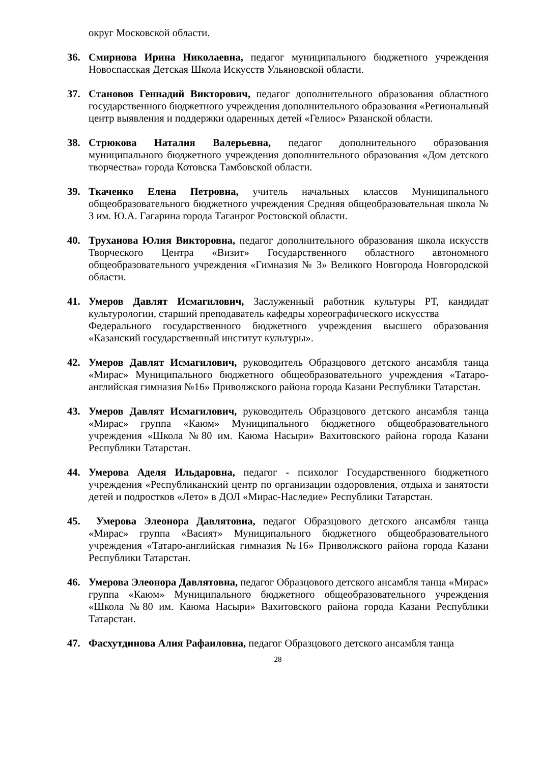округ Московской области.
36. Смирнова Ирина Николаевна, педагог муниципального бюджетного учреждения Новоспасская Детская Школа Искусств Ульяновской области.
37. Становов Геннадий Викторович, педагог дополнительного образования областного государственного бюджетного учреждения дополнительного образования «Региональный центр выявления и поддержки одаренных детей «Гелиос» Рязанской области.
38. Стрюкова Наталия Валерьевна, педагог дополнительного образования муниципального бюджетного учреждения дополнительного образования «Дом детского творчества» города Котовска Тамбовской области.
39. Ткаченко Елена Петровна, учитель начальных классов Муниципального общеобразовательного бюджетного учреждения Средняя общеобразовательная школа № 3 им. Ю.А. Гагарина города Таганрог Ростовской области.
40. Труханова Юлия Викторовна, педагог дополнительного образования школа искусств Творческого Центра «Визит» Государственного областного автономного общеобразовательного учреждения «Гимназия № 3» Великого Новгорода Новгородской области.
41. Умеров Давлят Исмагилович, Заслуженный работник культуры РТ, кандидат культурологии, старший преподаватель кафедры хореографического искусства
Федерального государственного бюджетного учреждения высшего образования «Казанский государственный институт культуры».
42. Умеров Давлят Исмагилович, руководитель Образцового детского ансамбля танца «Мирас» Муниципального бюджетного общеобразовательного учреждения «Татаро-английская гимназия №16» Приволжского района города Казани Республики Татарстан.
43. Умеров Давлят Исмагилович, руководитель Образцового детского ансамбля танца «Мирас» группа «Каюм» Муниципального бюджетного общеобразовательного учреждения «Школа №80 им. Каюма Насыри» Вахитовского района города Казани Республики Татарстан.
44. Умерова Аделя Ильдаровна, педагог - психолог Государственного бюджетного учреждения «Республиканский центр по организации оздоровления, отдыха и занятости детей и подростков «Лето» в ДОЛ «Мирас-Наследие» Республики Татарстан.
45. Умерова Элеонора Давлятовна, педагог Образцового детского ансамбля танца «Мирас» группа «Васият» Муниципального бюджетного общеобразовательного учреждения «Татаро-английская гимназия №16» Приволжского района города Казани Республики Татарстан.
46. Умерова Элеонора Давлятовна, педагог Образцового детского ансамбля танца «Мирас» группа «Каюм» Муниципального бюджетного общеобразовательного учреждения «Школа №80 им. Каюма Насыри» Вахитовского района города Казани Республики Татарстан.
47. Фасхутдинова Алия Рафаиловна, педагог Образцового детского ансамбля танца
28